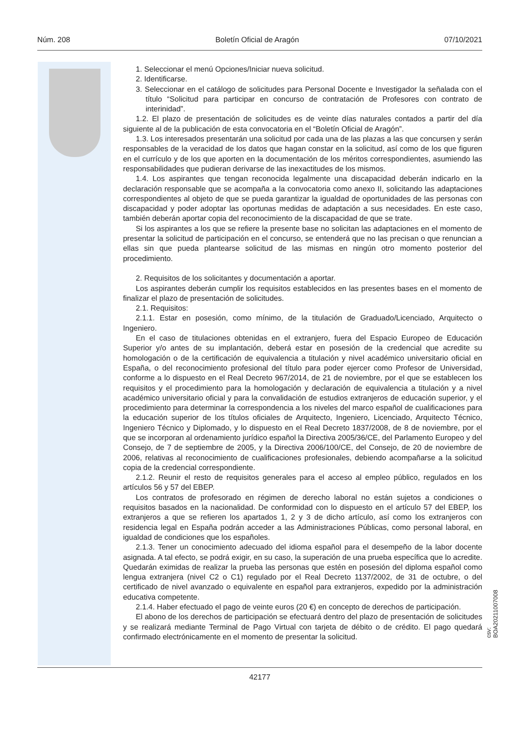Núm. 208 Boletín Oficial de Aragón 07/10/2021
1. Seleccionar el menú Opciones/Iniciar nueva solicitud.
2. Identificarse.
3. Seleccionar en el catálogo de solicitudes para Personal Docente e Investigador la señalada con el título “Solicitud para participar en concurso de contratación de Profesores con contrato de interinidad”.
1.2. El plazo de presentación de solicitudes es de veinte días naturales contados a partir del día siguiente al de la publicación de esta convocatoria en el “Boletín Oficial de Aragón”.
1.3. Los interesados presentarán una solicitud por cada una de las plazas a las que concursen y serán responsables de la veracidad de los datos que hagan constar en la solicitud, así como de los que figuren en el currículo y de los que aporten en la documentación de los méritos correspondientes, asumiendo las responsabilidades que pudieran derivarse de las inexactitudes de los mismos.
1.4. Los aspirantes que tengan reconocida legalmente una discapacidad deberán indicarlo en la declaración responsable que se acompaña a la convocatoria como anexo II, solicitando las adaptaciones correspondientes al objeto de que se pueda garantizar la igualdad de oportunidades de las personas con discapacidad y poder adoptar las oportunas medidas de adaptación a sus necesidades. En este caso, también deberán aportar copia del reconocimiento de la discapacidad de que se trate.
Si los aspirantes a los que se refiere la presente base no solicitan las adaptaciones en el momento de presentar la solicitud de participación en el concurso, se entenderá que no las precisan o que renuncian a ellas sin que pueda plantearse solicitud de las mismas en ningún otro momento posterior del procedimiento.
2. Requisitos de los solicitantes y documentación a aportar.
Los aspirantes deberán cumplir los requisitos establecidos en las presentes bases en el momento de finalizar el plazo de presentación de solicitudes.
2.1. Requisitos:
2.1.1. Estar en posesión, como mínimo, de la titulación de Graduado/Licenciado, Arquitecto o Ingeniero.
En el caso de titulaciones obtenidas en el extranjero, fuera del Espacio Europeo de Educación Superior y/o antes de su implantación, deberá estar en posesión de la credencial que acredite su homologación o de la certificación de equivalencia a titulación y nivel académico universitario oficial en España, o del reconocimiento profesional del título para poder ejercer como Profesor de Universidad, conforme a lo dispuesto en el Real Decreto 967/2014, de 21 de noviembre, por el que se establecen los requisitos y el procedimiento para la homologación y declaración de equivalencia a titulación y a nivel académico universitario oficial y para la convalidación de estudios extranjeros de educación superior, y el procedimiento para determinar la correspondencia a los niveles del marco español de cualificaciones para la educación superior de los títulos oficiales de Arquitecto, Ingeniero, Licenciado, Arquitecto Técnico, Ingeniero Técnico y Diplomado, y lo dispuesto en el Real Decreto 1837/2008, de 8 de noviembre, por el que se incorporan al ordenamiento jurídico español la Directiva 2005/36/CE, del Parlamento Europeo y del Consejo, de 7 de septiembre de 2005, y la Directiva 2006/100/CE, del Consejo, de 20 de noviembre de 2006, relativas al reconocimiento de cualificaciones profesionales, debiendo acompañarse a la solicitud copia de la credencial correspondiente.
2.1.2. Reunir el resto de requisitos generales para el acceso al empleo público, regulados en los artículos 56 y 57 del EBEP.
Los contratos de profesorado en régimen de derecho laboral no están sujetos a condiciones o requisitos basados en la nacionalidad. De conformidad con lo dispuesto en el artículo 57 del EBEP, los extranjeros a que se refieren los apartados 1, 2 y 3 de dicho artículo, así como los extranjeros con residencia legal en España podrán acceder a las Administraciones Públicas, como personal laboral, en igualdad de condiciones que los españoles.
2.1.3. Tener un conocimiento adecuado del idioma español para el desempeño de la labor docente asignada. A tal efecto, se podrá exigir, en su caso, la superación de una prueba específica que lo acredite. Quedarán eximidas de realizar la prueba las personas que estén en posesión del diploma español como lengua extranjera (nivel C2 o C1) regulado por el Real Decreto 1137/2002, de 31 de octubre, o del certificado de nivel avanzado o equivalente en español para extranjeros, expedido por la administración educativa competente.
2.1.4. Haber efectuado el pago de veinte euros (20 €) en concepto de derechos de participación.
El abono de los derechos de participación se efectuará dentro del plazo de presentación de solicitudes y se realizará mediante Terminal de Pago Virtual con tarjeta de débito o de crédito. El pago quedará confirmado electrónicamente en el momento de presentar la solicitud.
csv: BOA20211007008
42177